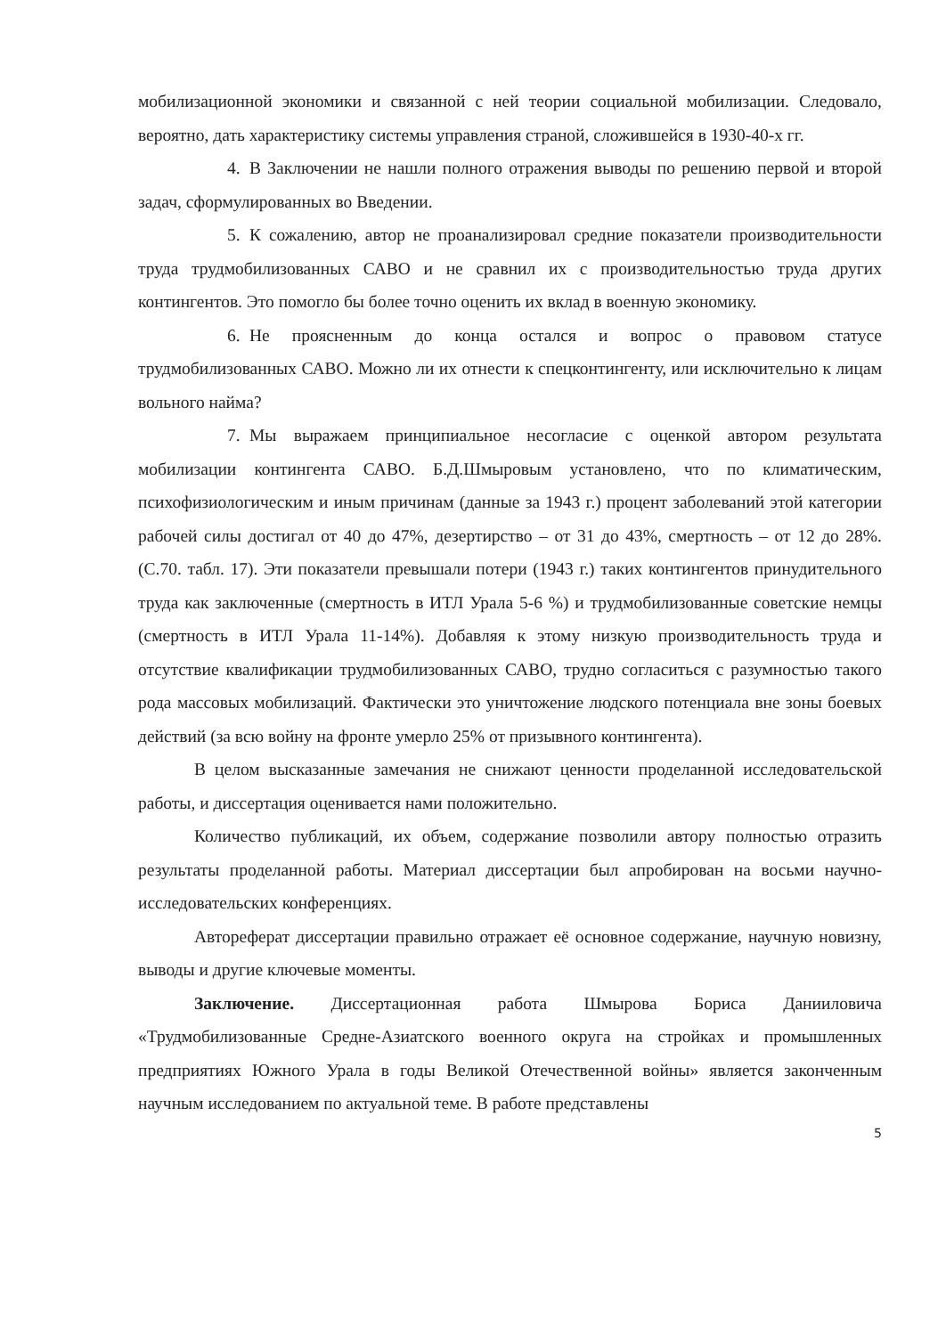мобилизационной экономики и связанной с ней теории социальной мобилизации. Следовало, вероятно, дать характеристику системы управления страной, сложившейся в 1930-40-х гг.
4. В Заключении не нашли полного отражения выводы по решению первой и второй задач, сформулированных во Введении.
5. К сожалению, автор не проанализировал средние показатели производительности труда трудмобилизованных САВО и не сравнил их с производительностью труда других контингентов. Это помогло бы более точно оценить их вклад в военную экономику.
6. Не проясненным до конца остался и вопрос о правовом статусе трудмобилизованных САВО. Можно ли их отнести к спецконтингенту, или исключительно к лицам вольного найма?
7. Мы выражаем принципиальное несогласие с оценкой автором результата мобилизации контингента САВО. Б.Д.Шмыровым установлено, что по климатическим, психофизиологическим и иным причинам (данные за 1943 г.) процент заболеваний этой категории рабочей силы достигал от 40 до 47%, дезертирство – от 31 до 43%, смертность – от 12 до 28%. (С.70. табл. 17). Эти показатели превышали потери (1943 г.) таких контингентов принудительного труда как заключенные (смертность в ИТЛ Урала 5-6 %) и трудмобилизованные советские немцы (смертность в ИТЛ Урала 11-14%). Добавляя к этому низкую производительность труда и отсутствие квалификации трудмобилизованных САВО, трудно согласиться с разумностью такого рода массовых мобилизаций. Фактически это уничтожение людского потенциала вне зоны боевых действий (за всю войну на фронте умерло 25% от призывного контингента).
В целом высказанные замечания не снижают ценности проделанной исследовательской работы, и диссертация оценивается нами положительно.
Количество публикаций, их объем, содержание позволили автору полностью отразить результаты проделанной работы. Материал диссертации был апробирован на восьми научно-исследовательских конференциях.
Автореферат диссертации правильно отражает её основное содержание, научную новизну, выводы и другие ключевые моменты.
Заключение. Диссертационная работа Шмырова Бориса Данииловича «Трудмобилизованные Средне-Азиатского военного округа на стройках и промышленных предприятиях Южного Урала в годы Великой Отечественной войны» является законченным научным исследованием по актуальной теме. В работе представлены
5